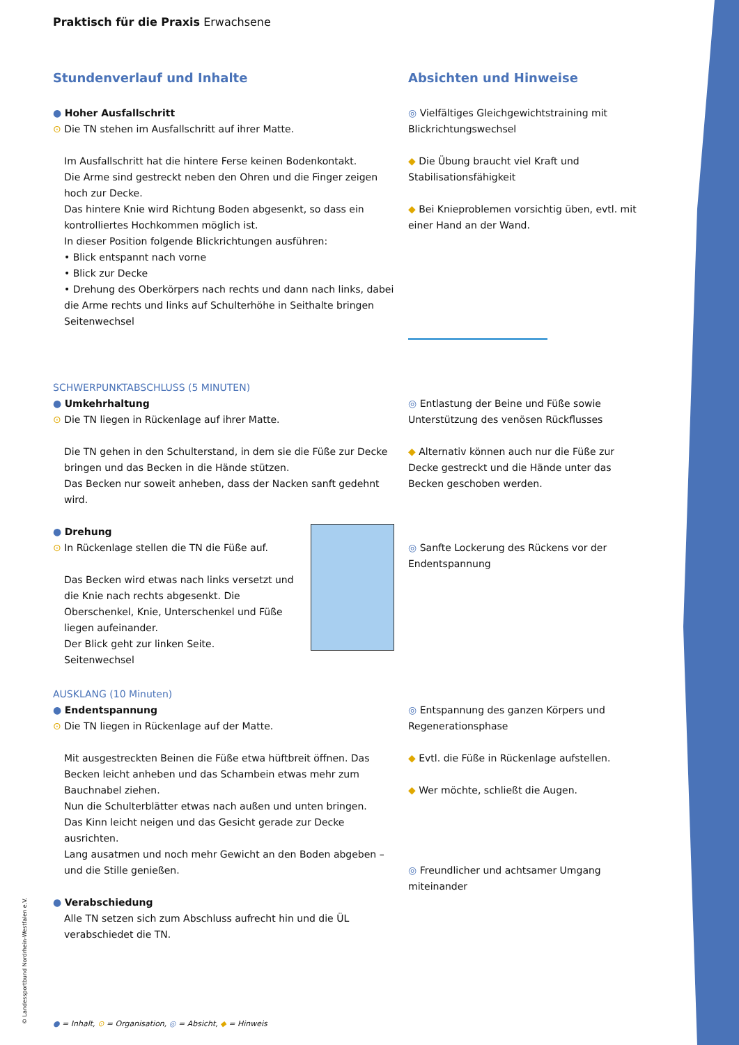Praktisch für die Praxis Erwachsene
Stundenverlauf und Inhalte
● Hoher Ausfallschritt
⊙ Die TN stehen im Ausfallschritt auf ihrer Matte.
Im Ausfallschritt hat die hintere Ferse keinen Bodenkontakt.
Die Arme sind gestreckt neben den Ohren und die Finger zeigen hoch zur Decke.
Das hintere Knie wird Richtung Boden abgesenkt, so dass ein kontrolliertes Hochkommen möglich ist.
In dieser Position folgende Blickrichtungen ausführen:
• Blick entspannt nach vorne
• Blick zur Decke
• Drehung des Oberkörpers nach rechts und dann nach links, dabei die Arme rechts und links auf Schulterhöhe in Seithalte bringen
Seitenwechsel
Absichten und Hinweise
◎ Vielfältiges Gleichgewichtstraining mit Blickrichtungswechsel
◆ Die Übung braucht viel Kraft und Stabilisationsfähigkeit
◆ Bei Knieproblemen vorsichtig üben, evtl. mit einer Hand an der Wand.
SCHWERPUNKTABSCHLUSS (5 MINUTEN)
● Umkehrhaltung
⊙ Die TN liegen in Rückenlage auf ihrer Matte.
Die TN gehen in den Schulterstand, in dem sie die Füße zur Decke bringen und das Becken in die Hände stützen.
Das Becken nur soweit anheben, dass der Nacken sanft gedehnt wird.
● Drehung
⊙ In Rückenlage stellen die TN die Füße auf.
Das Becken wird etwas nach links versetzt und die Knie nach rechts abgesenkt. Die Oberschenkel, Knie, Unterschenkel und Füße liegen aufeinander.
Der Blick geht zur linken Seite.
Seitenwechsel
◎ Entlastung der Beine und Füße sowie Unterstützung des venösen Rückflusses
◆ Alternativ können auch nur die Füße zur Decke gestreckt und die Hände unter das Becken geschoben werden.
◎ Sanfte Lockerung des Rückens vor der Endentspannung
AUSKLANG (10 Minuten)
● Endentspannung
⊙ Die TN liegen in Rückenlage auf der Matte.
Mit ausgestreckten Beinen die Füße etwa hüftbreit öffnen. Das Becken leicht anheben und das Schambein etwas mehr zum Bauchnabel ziehen.
Nun die Schulterblätter etwas nach außen und unten bringen.
Das Kinn leicht neigen und das Gesicht gerade zur Decke ausrichten.
Lang ausatmen und noch mehr Gewicht an den Boden abgeben – und die Stille genießen.
● Verabschiedung
Alle TN setzen sich zum Abschluss aufrecht hin und die ÜL verabschiedet die TN.
◎ Entspannung des ganzen Körpers und Regenerationsphase
◆ Evtl. die Füße in Rückenlage aufstellen.
◆ Wer möchte, schließt die Augen.
◎ Freundlicher und achtsamer Umgang miteinander
● = Inhalt, ⊙ = Organisation, ◎ = Absicht, ◆ = Hinweis
© Landessportbund Nordrhein-Westfalen e.V.